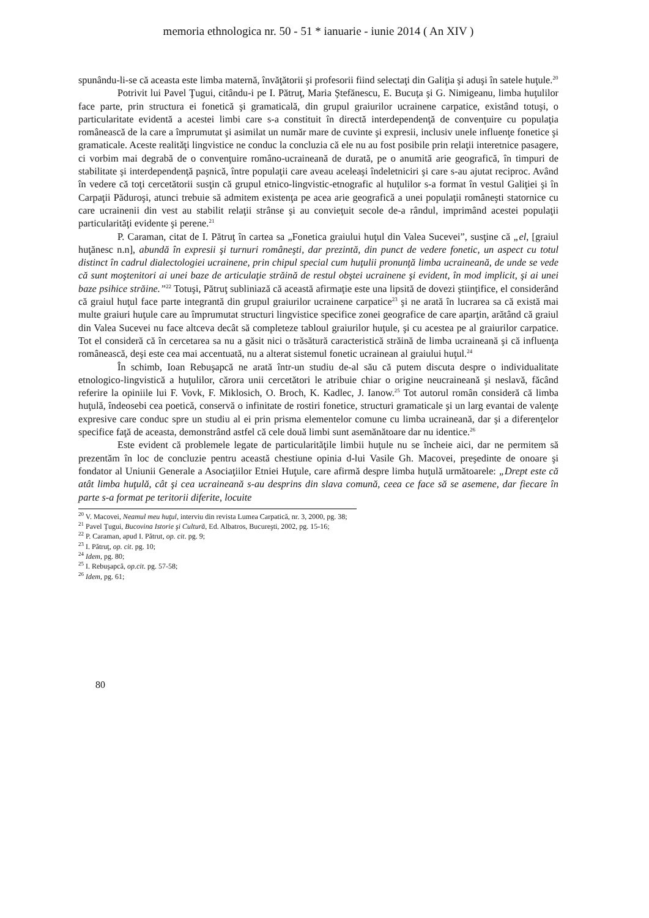memoria ethnologica nr. 50 - 51 * ianuarie - iunie 2014 ( An XIV )
spunându-li-se că aceasta este limba maternă, învăţătorii şi profesorii fiind selectaţi din Galiţia şi aduşi în satele huţule.<sup>20</sup>
Potrivit lui Pavel Ţugui, citându-i pe I. Pătruţ, Maria Ştefănescu, E. Bucuţa şi G. Nimigeanu, limba huţulilor face parte, prin structura ei fonetică şi gramaticală, din grupul graiurilor ucrainene carpatice, existând totuşi, o particularitate evidentă a acestei limbi care s-a constituit în directă interdependenţă de convenţuire cu populaţia românească de la care a împrumutat şi asimilat un număr mare de cuvinte şi expresii, inclusiv unele influenţe fonetice şi gramaticale. Aceste realităţi lingvistice ne conduc la concluzia că ele nu au fost posibile prin relaţii interetnice pasagere, ci vorbim mai degrabă de o convenţuire româno-ucraineană de durată, pe o anumită arie geografică, în timpuri de stabilitate şi interdependenţă paşnică, între populaţii care aveau aceleaşi îndeletniciri şi care s-au ajutat reciproc. Având în vedere că toţi cercetătorii susţin că grupul etnico-lingvistic-etnografic al huţulilor s-a format în vestul Galiţiei şi în Carpaţii Păduroşi, atunci trebuie să admitem existenţa pe acea arie geografică a unei populaţii româneşti statornice cu care ucrainenii din vest au stabilit relaţii strânse şi au convieţuit secole de-a rândul, imprimând acestei populaţii particularităţi evidente şi perene.<sup>21</sup>
P. Caraman, citat de I. Pătruţ în cartea sa „Fonetica graiului huţul din Valea Sucevei”, susţine că „el, [graiul huţănesc n.n], abundă în expresii şi turnuri româneşti, dar prezintă, din punct de vedere fonetic, un aspect cu totul distinct în cadrul dialectologiei ucrainene, prin chipul special cum huţulii pronunţă limba ucraineană, de unde se vede că sunt moştenitori ai unei baze de articulaţie străină de restul obştei ucrainene şi evident, în mod implicit, şi ai unei baze psihice străine.”<sup>22</sup> Totuşi, Pătruţ subliniază că această afirmaţie este una lipsită de dovezi ştiinţifice, el considerând că graiul huţul face parte integrantă din grupul graiurilor ucrainene carpatice<sup>23</sup> şi ne arată în lucrarea sa că există mai multe graiuri huţule care au împrumutat structuri lingvistice specifice zonei geografice de care aparţin, arătând că graiul din Valea Sucevei nu face altceva decât să completeze tabloul graiurilor huţule, şi cu acestea pe al graiurilor carpatice. Tot el consideră că în cercetarea sa nu a găsit nici o trăsătură caracteristică străină de limba ucraineană şi că influenţa românească, deşi este cea mai accentuată, nu a alterat sistemul fonetic ucrainean al graiului huţul.<sup>24</sup>
În schimb, Ioan Rebuşapcă ne arată într-un studiu de-al său că putem discuta despre o individualitate etnologico-lingvistică a huţulilor, cărora unii cercetători le atribuie chiar o origine neucraineană şi neslavă, făcând referire la opiniile lui F. Vovk, F. Miklosich, O. Broch, K. Kadlec, J. Ianow.<sup>25</sup> Tot autorul român consideră că limba huţulă, îndeosebi cea poetică, conservă o infinitate de rostiri fonetice, structuri gramaticale şi un larg evantai de valenţe expresive care conduc spre un studiu al ei prin prisma elementelor comune cu limba ucraineană, dar şi a diferenţelor specifice faţă de aceasta, demonstrând astfel că cele două limbi sunt asemănătoare dar nu identice.<sup>26</sup>
Este evident că problemele legate de particularităţile limbii huţule nu se încheie aici, dar ne permitem să prezentăm în loc de concluzie pentru această chestiune opinia d-lui Vasile Gh. Macovei, preşedinte de onoare şi fondator al Uniunii Generale a Asociaţiilor Etniei Huţule, care afirmă despre limba huţulă următoarele: „Drept este că atât limba huţulă, cât şi cea ucraineană s-au desprins din slava comună, ceea ce face să se asemene, dar fiecare în parte s-a format pe teritorii diferite, locuite
<sup>20</sup> V. Macovei, Neamul meu huţul, interviu din revista Lumea Carpatică, nr. 3, 2000, pg. 38;
<sup>21</sup> Pavel Ţugui, Bucovina Istorie şi Cultură, Ed. Albatros, Bucureşti, 2002, pg. 15-16;
<sup>22</sup> P. Caraman, apud I. Pătrut, op. cit. pg. 9;
<sup>23</sup> I. Pătruţ, op. cit. pg. 10;
<sup>24</sup> Idem, pg. 80;
<sup>25</sup> I. Rebuşapcă, op.cit. pg. 57-58;
<sup>26</sup> Idem, pg. 61;
80